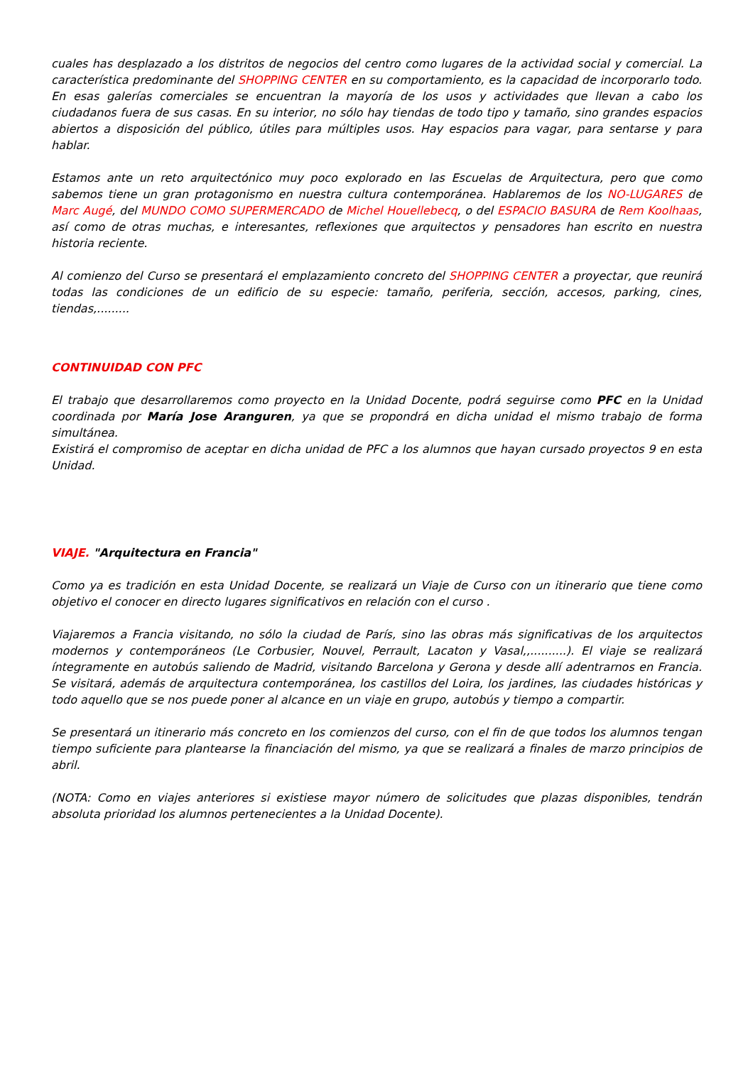cuales has desplazado a los distritos de negocios del centro como lugares de la actividad social y comercial. La característica predominante del SHOPPING CENTER en su comportamiento, es la capacidad de incorporarlo todo. En esas galerías comerciales se encuentran la mayoría de los usos y actividades que llevan a cabo los ciudadanos fuera de sus casas. En su interior, no sólo hay tiendas de todo tipo y tamaño, sino grandes espacios abiertos a disposición del público, útiles para múltiples usos. Hay espacios para vagar, para sentarse y para hablar.
Estamos ante un reto arquitectónico muy poco explorado en las Escuelas de Arquitectura, pero que como sabemos tiene un gran protagonismo en nuestra cultura contemporánea. Hablaremos de los NO-LUGARES de Marc Augé, del MUNDO COMO SUPERMERCADO de Michel Houellebecq, o del ESPACIO BASURA de Rem Koolhaas, así como de otras muchas, e interesantes, reflexiones que arquitectos y pensadores han escrito en nuestra historia reciente.
Al comienzo del Curso se presentará el emplazamiento concreto del SHOPPING CENTER a proyectar, que reunirá todas las condiciones de un edificio de su especie: tamaño, periferia, sección, accesos, parking, cines, tiendas,.........
CONTINUIDAD CON PFC
El trabajo que desarrollaremos como proyecto en la Unidad Docente, podrá seguirse como PFC en la Unidad coordinada por María Jose Aranguren, ya que se propondrá en dicha unidad el mismo trabajo de forma simultánea.
Existirá el compromiso de aceptar en dicha unidad de PFC a los alumnos que hayan cursado proyectos 9 en esta Unidad.
VIAJE. "Arquitectura en Francia"
Como ya es tradición en esta Unidad Docente, se realizará un Viaje de Curso con un itinerario que tiene como objetivo el conocer en directo lugares significativos en relación con el curso .
Viajaremos a Francia visitando, no sólo la ciudad de París, sino las obras más significativas de los arquitectos modernos y contemporáneos (Le Corbusier, Nouvel, Perrault, Lacaton y Vasal,,..........). El viaje se realizará íntegramente en autobús saliendo de Madrid, visitando Barcelona y Gerona y desde allí adentrarnos en Francia. Se visitará, además de arquitectura contemporánea, los castillos del Loira, los jardines, las ciudades históricas y todo aquello que se nos puede poner al alcance en un viaje en grupo, autobús y tiempo a compartir.
Se presentará un itinerario más concreto en los comienzos del curso, con el fin de que todos los alumnos tengan tiempo suficiente para plantearse la financiación del mismo, ya que se realizará a finales de marzo principios de abril.
(NOTA: Como en viajes anteriores si existiese mayor número de solicitudes que plazas disponibles, tendrán absoluta prioridad los alumnos pertenecientes a la Unidad Docente).